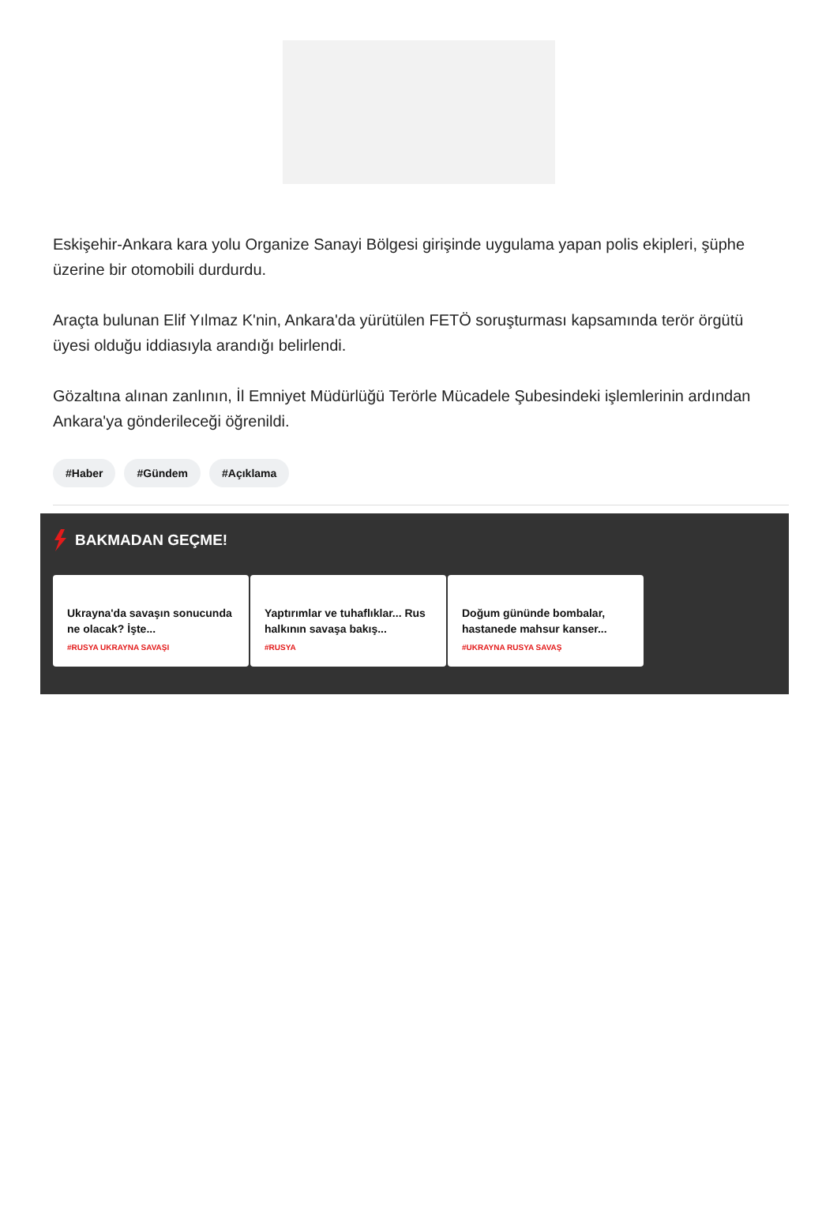Eskişehir-Ankara kara yolu Organize Sanayi Bölgesi girişinde uygulama yapan polis ekipleri, şüphe üzerine bir otomobili durdurdu.
Araçta bulunan Elif Yılmaz K'nin, Ankara'da yürütülen FETÖ soruşturması kapsamında terör örgütü üyesi olduğu iddiasıyla arandığı belirlendi.
Gözaltına alınan zanlının, İl Emniyet Müdürlüğü Terörle Mücadele Şubesindeki işlemlerinin ardından Ankara'ya gönderileceği öğrenildi.
#Haber #Gündem #Açıklama
BAKMADAN GEÇME!
Ukrayna'da savaşın sonucunda ne olacak? İşte...
#RUSYA UKRAYNA SAVAŞI
Yaptırımlar ve tuhaflıklar... Rus halkının savaşa bakış...
#RUSYA
Doğum gününde bombalar, hastanede mahsur kanser...
#UKRAYNA RUSYA SAVAŞ